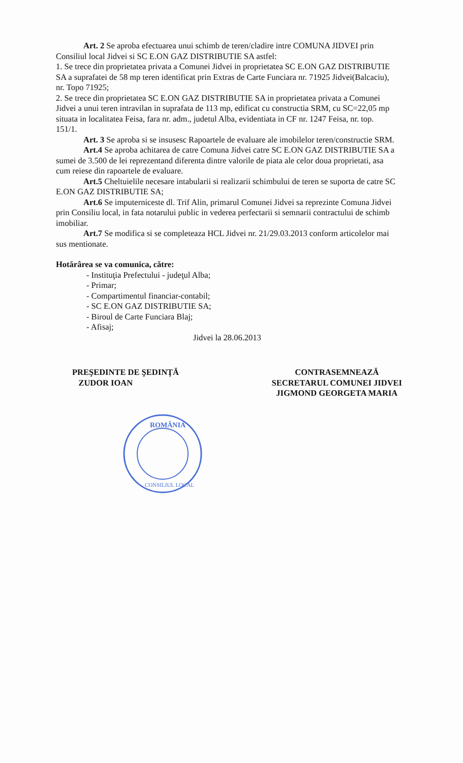Art. 2 Se aproba efectuarea unui schimb de teren/cladire intre COMUNA JIDVEI prin Consiliul local Jidvei si SC E.ON GAZ DISTRIBUTIE SA astfel:
1. Se trece din proprietatea privata a Comunei Jidvei in proprietatea SC E.ON GAZ DISTRIBUTIE SA a suprafatei de 58 mp teren identificat prin Extras de Carte Funciara nr. 71925 Jidvei(Balcaciu), nr. Topo 71925;
2. Se trece din proprietatea SC E.ON GAZ DISTRIBUTIE SA in proprietatea privata a Comunei Jidvei a unui teren intravilan in suprafata de 113 mp, edificat cu constructia SRM, cu SC=22,05 mp situata in localitatea Feisa, fara nr. adm., judetul Alba, evidentiata in CF nr. 1247 Feisa, nr. top. 151/1.
Art. 3 Se aproba si se insusesc Rapoartele de evaluare ale imobilelor teren/constructie SRM.
Art.4 Se aproba achitarea de catre Comuna Jidvei catre SC E.ON GAZ DISTRIBUTIE SA a sumei de 3.500 de lei reprezentand diferenta dintre valorile de piata ale celor doua proprietati, asa cum reiese din rapoartele de evaluare.
Art.5 Cheltuielile necesare intabularii si realizarii schimbului de teren se suporta de catre SC E.ON GAZ DISTRIBUTIE SA;
Art.6 Se imputerniceste dl. Trif Alin, primarul Comunei Jidvei sa reprezinte Comuna Jidvei prin Consiliu local, in fata notarului public in vederea perfectarii si semnarii contractului de schimb imobiliar.
Art.7 Se modifica si se completeaza HCL Jidvei nr. 21/29.03.2013 conform articolelor mai sus mentionate.
Hotărârea se va comunica, către:
- Instituţia Prefectului - judeţul Alba;
- Primar;
- Compartimentul financiar-contabil;
- SC E.ON GAZ DISTRIBUTIE SA;
- Biroul de Carte Funciara Blaj;
- Afisaj;
Jidvei la 28.06.2013
PREŞEDINTE DE ŞEDINŢĂ
ZUDOR IOAN
CONTRASEMNEAZĂ
SECRETARUL COMUNEI JIDVEI
JIGMOND GEORGETA MARIA
ROMÂNIA
CONSILIUL LOCAL